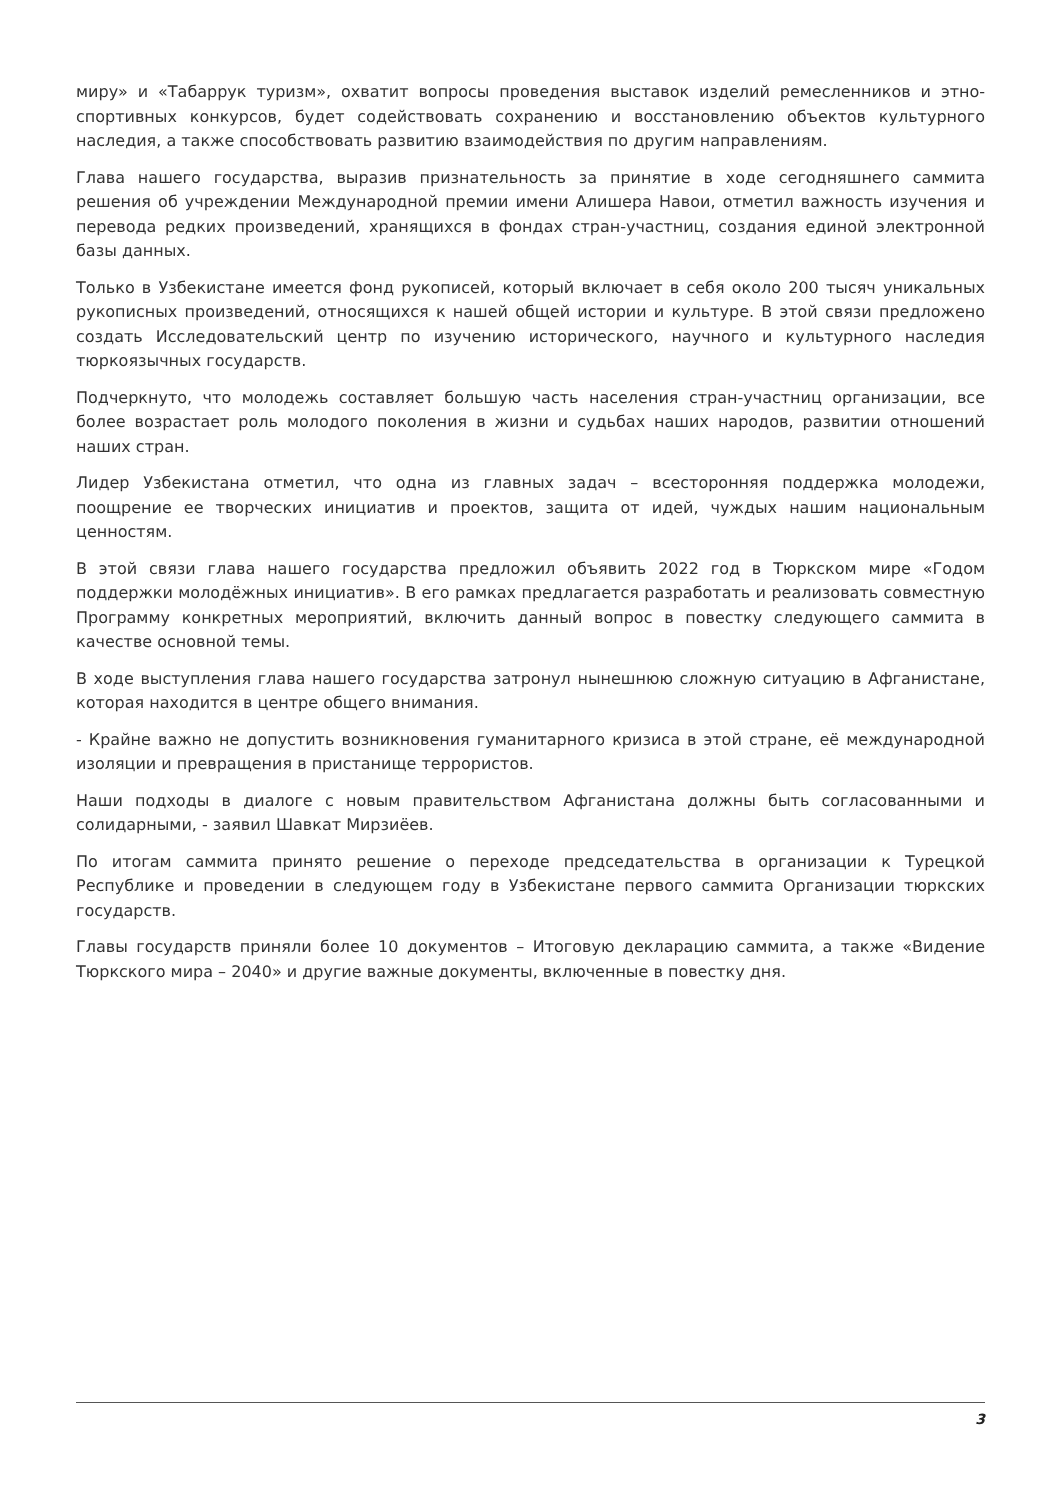миру» и «Табаррук туризм», охватит вопросы проведения выставок изделий ремесленников и этно-спортивных конкурсов, будет содействовать сохранению и восстановлению объектов культурного наследия, а также способствовать развитию взаимодействия по другим направлениям.
Глава нашего государства, выразив признательность за принятие в ходе сегодняшнего саммита решения об учреждении Международной премии имени Алишера Навои, отметил важность изучения и перевода редких произведений, хранящихся в фондах стран-участниц, создания единой электронной базы данных.
Только в Узбекистане имеется фонд рукописей, который включает в себя около 200 тысяч уникальных рукописных произведений, относящихся к нашей общей истории и культуре. В этой связи предложено создать Исследовательский центр по изучению исторического, научного и культурного наследия тюркоязычных государств.
Подчеркнуто, что молодежь составляет большую часть населения стран-участниц организации, все более возрастает роль молодого поколения в жизни и судьбах наших народов, развитии отношений наших стран.
Лидер Узбекистана отметил, что одна из главных задач – всесторонняя поддержка молодежи, поощрение ее творческих инициатив и проектов, защита от идей, чуждых нашим национальным ценностям.
В этой связи глава нашего государства предложил объявить 2022 год в Тюркском мире «Годом поддержки молодёжных инициатив». В его рамках предлагается разработать и реализовать совместную Программу конкретных мероприятий, включить данный вопрос в повестку следующего саммита в качестве основной темы.
В ходе выступления глава нашего государства затронул нынешнюю сложную ситуацию в Афганистане, которая находится в центре общего внимания.
- Крайне важно не допустить возникновения гуманитарного кризиса в этой стране, её международной изоляции и превращения в пристанище террористов.
Наши подходы в диалоге с новым правительством Афганистана должны быть согласованными и солидарными, - заявил Шавкат Мирзиёев.
По итогам саммита принято решение о переходе председательства в организации к Турецкой Республике и проведении в следующем году в Узбекистане первого саммита Организации тюркских государств.
Главы государств приняли более 10 документов – Итоговую декларацию саммита, а также «Видение Тюркского мира – 2040» и другие важные документы, включенные в повестку дня.
3